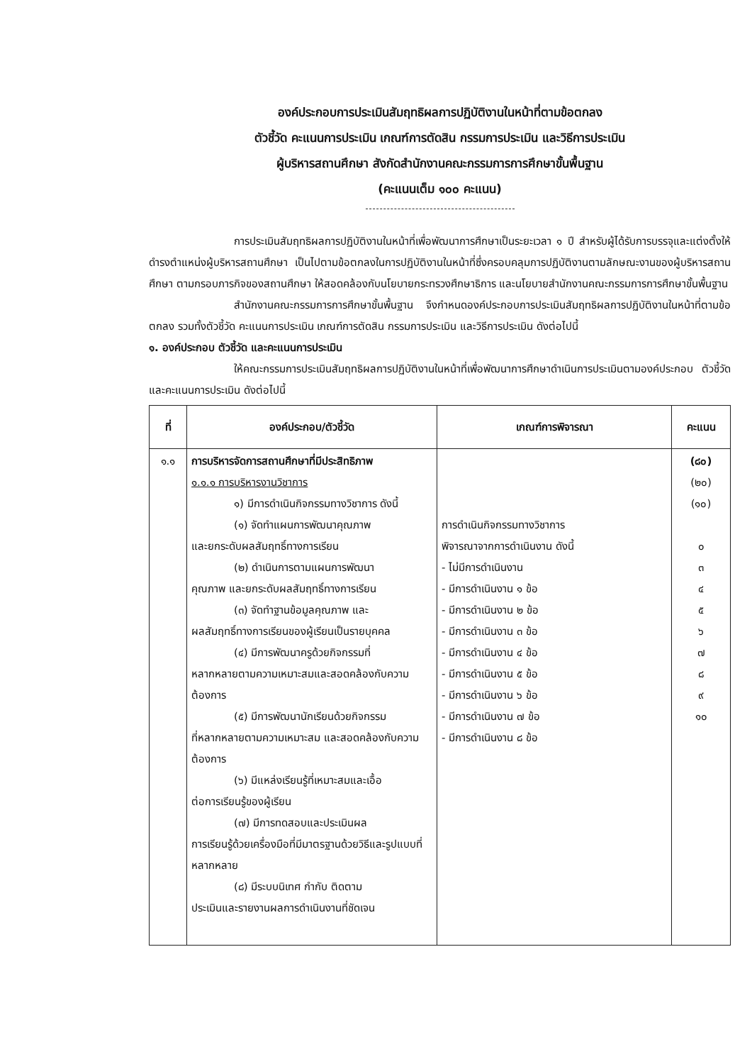องค์ประกอบการประเมินสัมฤทธิผลการปฏิบัติงานในหน้าที่ตามข้อตกลง
ตัวชี้วัด คะแนนการประเมิน เกณฑ์การตัดสิน กรรมการประเมิน และวิธีการประเมิน
ผู้บริหารสถานศึกษา สังกัดสำนักงานคณะกรรมการการศึกษาขั้นพื้นฐาน
(คะแนนเต็ม ๑๐๐ คะแนน)
การประเมินสัมฤทธิผลการปฏิบัติงานในหน้าที่เพื่อพัฒนาการศึกษาเป็นระยะเวลา ๑ ปี สำหรับผู้ได้รับการบรรจุและแต่งตั้งให้ดำรงตำแหน่งผู้บริหารสถานศึกษา เป็นไปตามข้อตกลงในการปฏิบัติงานในหน้าที่ซึ่งครอบคลุมการปฏิบัติงานตามลักษณะงานของผู้บริหารสถานศึกษา ตามกรอบภารกิจของสถานศึกษา ให้สอดคล้องกับนโยบายกระทรวงศึกษาธิการ และนโยบายสำนักงานคณะกรรมการการศึกษาขั้นพื้นฐาน
สำนักงานคณะกรรมการการศึกษาขั้นพื้นฐาน จึงกำหนดองค์ประกอบการประเมินสัมฤทธิผลการปฏิบัติงานในหน้าที่ตามข้อตกลง รวมทั้งตัวชี้วัด คะแนนการประเมิน เกณฑ์การตัดสิน กรรมการประเมิน และวิธีการประเมิน ดังต่อไปนี้
๑. องค์ประกอบ ตัวชี้วัด และคะแนนการประเมิน
ให้คณะกรรมการประเมินสัมฤทธิผลการปฏิบัติงานในหน้าที่เพื่อพัฒนาการศึกษาดำเนินการประเมินตามองค์ประกอบ ตัวชี้วัด และคะแนนการประเมิน ดังต่อไปนี้
| ที่ | องค์ประกอบ/ตัวชี้วัด | เกณฑ์การพิจารณา | คะแนน |
| --- | --- | --- | --- |
| ๑.๑ | การบริหารจัดการสถานศึกษาที่มีประสิทธิภาพ ๑.๑.๑ การบริหารงานวิชาการ ๑) มีการดำเนินกิจกรรมทางวิชาการ ดังนี้ (๑) จัดทำแผนการพัฒนาคุณภาพ และยกระดับผลสัมฤทธิ์ทางการเรียน (๒) ดำเนินการตามแผนการพัฒนา คุณภาพ และยกระดับผลสัมฤทธิ์ทางการเรียน (๓) จัดทำฐานข้อมูลคุณภาพ และ ผลสัมฤทธิ์ทางการเรียนของผู้เรียนเป็นรายบุคคล (๔) มีการพัฒนาครูด้วยกิจกรรมที่ หลากหลายตามความเหมาะสมและสอดคล้องกับความต้องการ (๕) มีการพัฒนานักเรียนด้วยกิจกรรม ที่หลากหลายตามความเหมาะสม และสอดคล้องกับความต้องการ (๖) มีแหล่งเรียนรู้ที่เหมาะสมและเอื้อ ต่อการเรียนรู้ของผู้เรียน (๗) มีการทดสอบและประเมินผล การเรียนรู้ด้วยเครื่องมือที่มีมาตรฐานด้วยวิธีและรูปแบบที่หลากหลาย (๘) มีระบบนิเทศ กำกับ ติดตาม ประเมินและรายงานผลการดำเนินงานที่ชัดเจน | การดำเนินกิจกรรมทางวิชาการ พิจารณาจากการดำเนินงาน ดังนี้ - ไม่มีการดำเนินงาน - มีการดำเนินงาน ๑ ข้อ - มีการดำเนินงาน ๒ ข้อ - มีการดำเนินงาน ๓ ข้อ - มีการดำเนินงาน ๔ ข้อ - มีการดำเนินงาน ๕ ข้อ - มีการดำเนินงาน ๖ ข้อ - มีการดำเนินงาน ๗ ข้อ - มีการดำเนินงาน ๘ ข้อ | (๘๐) (๒๐) (๑๐) ๐ ๓ ๔ ๕ ๖ ๗ ๘ ๙ ๑๐ |